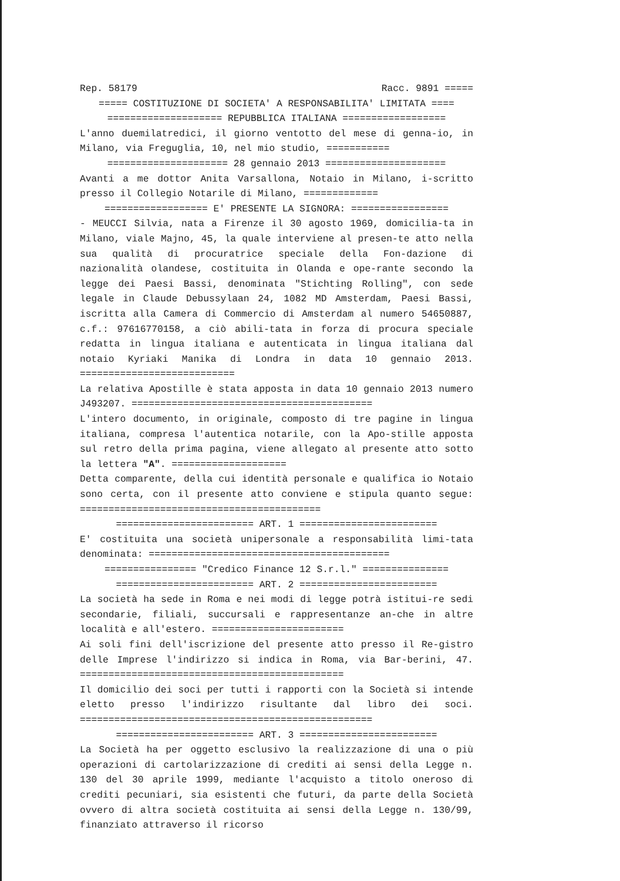Rep. 58179 Racc. 9891 =====
===== COSTITUZIONE DI SOCIETA' A RESPONSABILITA' LIMITATA ====
==================== REPUBBLICA ITALIANA ==================
L'anno duemilatredici, il giorno ventotto del mese di genna-io, in Milano, via Freguglia, 10, nel mio studio, ===========
===================== 28 gennaio 2013 =====================
Avanti a me dottor Anita Varsallona, Notaio in Milano, i-scritto presso il Collegio Notarile di Milano, =============
================== E' PRESENTE LA SIGNORA: =================
- MEUCCI Silvia, nata a Firenze il 30 agosto 1969, domicilia-ta in Milano, viale Majno, 45, la quale interviene al presen-te atto nella sua qualità di procuratrice speciale della Fon-dazione di nazionalità olandese, costituita in Olanda e ope-rante secondo la legge dei Paesi Bassi, denominata "Stichting Rolling", con sede legale in Claude Debussylaan 24, 1082 MD Amsterdam, Paesi Bassi, iscritta alla Camera di Commercio di Amsterdam al numero 54650887, c.f.: 97616770158, a ciò abili-tata in forza di procura speciale redatta in lingua italiana e autenticata in lingua italiana dal notaio Kyriaki Manika di Londra in data 10 gennaio 2013. ===========================
La relativa Apostille è stata apposta in data 10 gennaio 2013 numero J493207. ==========================================
L'intero documento, in originale, composto di tre pagine in lingua italiana, compresa l'autentica notarile, con la Apo-stille apposta sul retro della prima pagina, viene allegato al presente atto sotto la lettera "A". ====================
Detta comparente, della cui identità personale e qualifica io Notaio sono certa, con il presente atto conviene e stipula quanto segue: ==========================================
======================== ART. 1 ========================
E' costituita una società unipersonale a responsabilità limi-tata denominata: ==========================================
================ "Credico Finance 12 S.r.l." ===============
======================== ART. 2 ========================
La società ha sede in Roma e nei modi di legge potrà istitui-re sedi secondarie, filiali, succursali e rappresentanze an-che in altre località e all'estero. =======================
Ai soli fini dell'iscrizione del presente atto presso il Re-gistro delle Imprese l'indirizzo si indica in Roma, via Bar-berini, 47. ==============================================
Il domicilio dei soci per tutti i rapporti con la Società si intende eletto presso l'indirizzo risultante dal libro dei soci. ===================================================
======================== ART. 3 ========================
La Società ha per oggetto esclusivo la realizzazione di una o più operazioni di cartolarizzazione di crediti ai sensi della Legge n. 130 del 30 aprile 1999, mediante l'acquisto a titolo oneroso di crediti pecuniari, sia esistenti che futuri, da parte della Società ovvero di altra società costituita ai sensi della Legge n. 130/99, finanziato attraverso il ricorso